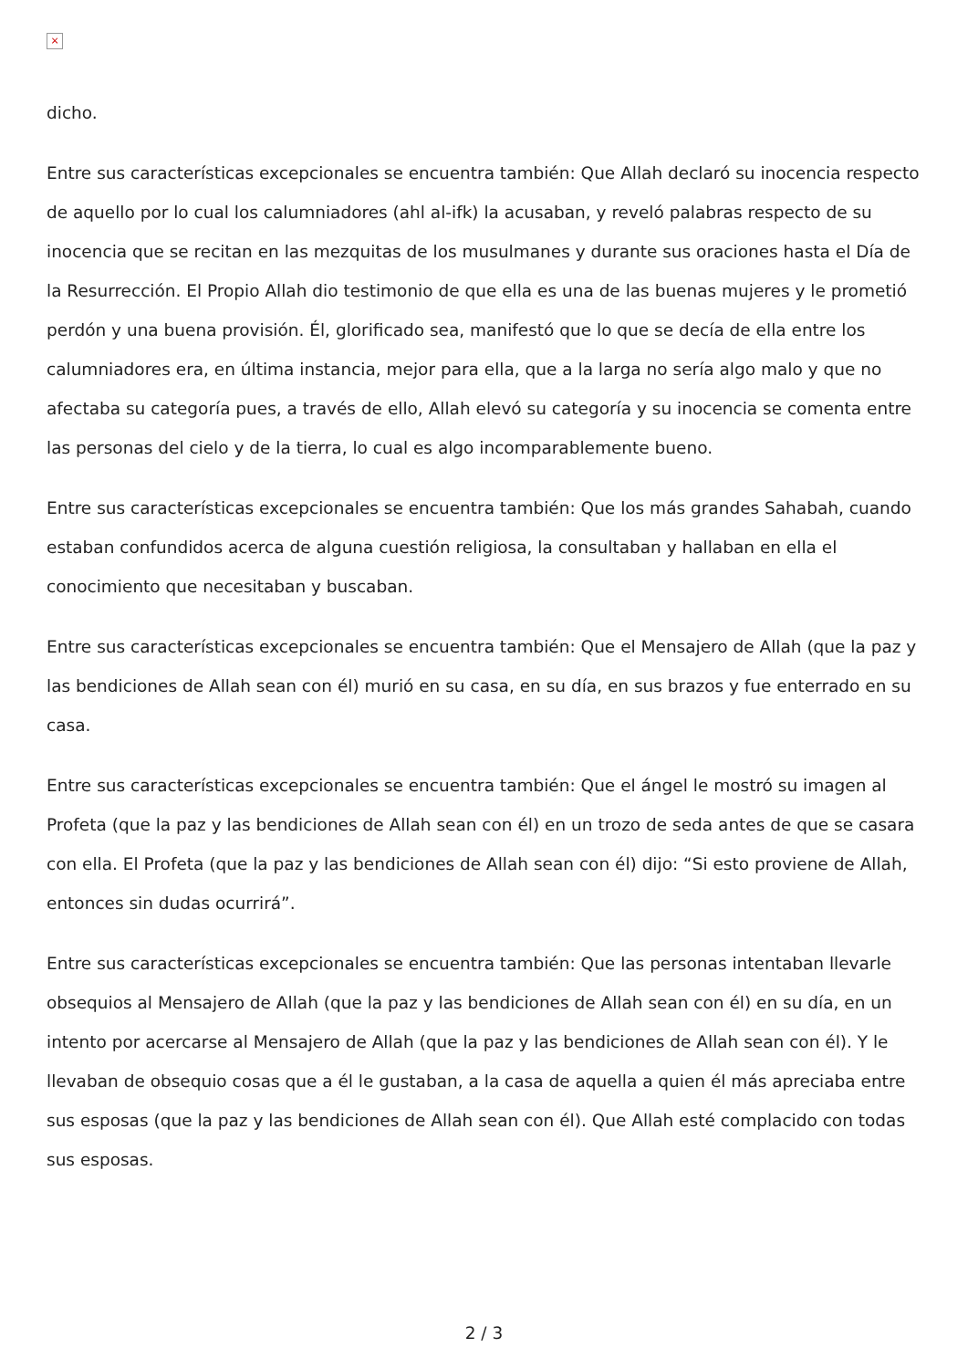×
dicho.
Entre sus características excepcionales se encuentra también: Que Allah declaró su inocencia respecto de aquello por lo cual los calumniadores (ahl al-ifk) la acusaban, y reveló palabras respecto de su inocencia que se recitan en las mezquitas de los musulmanes y durante sus oraciones hasta el Día de la Resurrección. El Propio Allah dio testimonio de que ella es una de las buenas mujeres y le prometió perdón y una buena provisión. Él, glorificado sea, manifestó que lo que se decía de ella entre los calumniadores era, en última instancia, mejor para ella, que a la larga no sería algo malo y que no afectaba su categoría pues, a través de ello, Allah elevó su categoría y su inocencia se comenta entre las personas del cielo y de la tierra, lo cual es algo incomparablemente bueno.
Entre sus características excepcionales se encuentra también: Que los más grandes Sahabah, cuando estaban confundidos acerca de alguna cuestión religiosa, la consultaban y hallaban en ella el conocimiento que necesitaban y buscaban.
Entre sus características excepcionales se encuentra también: Que el Mensajero de Allah (que la paz y las bendiciones de Allah sean con él) murió en su casa, en su día, en sus brazos y fue enterrado en su casa.
Entre sus características excepcionales se encuentra también: Que el ángel le mostró su imagen al Profeta (que la paz y las bendiciones de Allah sean con él) en un trozo de seda antes de que se casara con ella. El Profeta (que la paz y las bendiciones de Allah sean con él) dijo: “Si esto proviene de Allah, entonces sin dudas ocurrirá”.
Entre sus características excepcionales se encuentra también: Que las personas intentaban llevarle obsequios al Mensajero de Allah (que la paz y las bendiciones de Allah sean con él) en su día, en un intento por acercarse al Mensajero de Allah (que la paz y las bendiciones de Allah sean con él). Y le llevaban de obsequio cosas que a él le gustaban, a la casa de aquella a quien él más apreciaba entre sus esposas (que la paz y las bendiciones de Allah sean con él). Que Allah esté complacido con todas sus esposas.
2 / 3